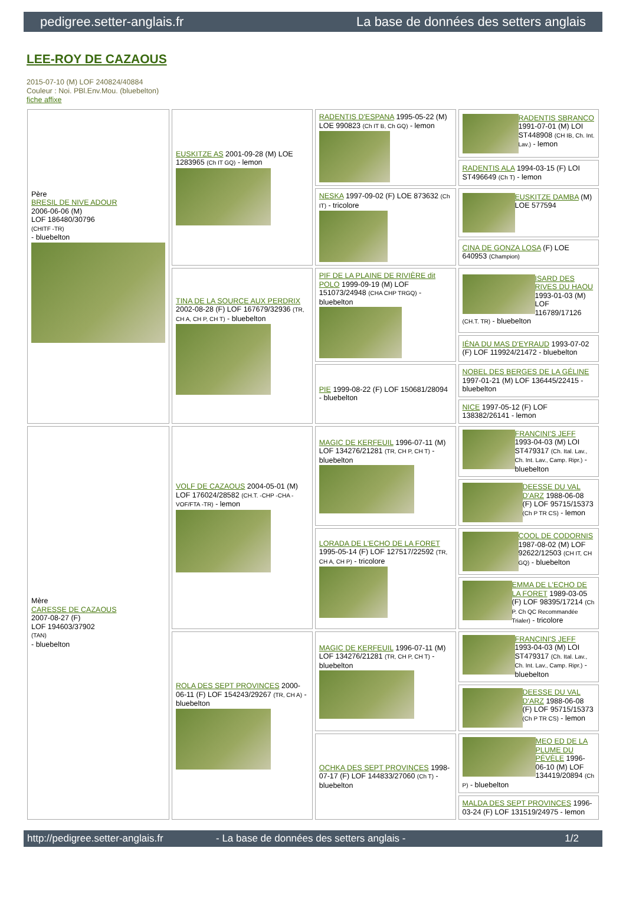pedigree.setter-anglais.fr La base de données des setters anglais
LEE-ROY DE CAZAOUS
2015-07-10 (M) LOF 240824/40884
Couleur : Noi. PBl.Env.Mou. (bluebelton)
fiche affixe
| Père BRESIL DE NIVE ADOUR 2006-06-06 (M) LOF 186480/30796 (CHITF -TR) - bluebelton | EUSKITZE AS 2001-09-28 (M) LOE 1283965 (Ch IT GQ) - lemon | RADENTIS D'ESPANA 1995-05-22 (M) LOE 990823 (Ch IT B, Ch GQ) - lemon | RADENTIS SBRANCO 1991-07-01 (M) LOI ST448908 (CH IB, Ch. Int. Lav.) - lemon |
| | | | RADENTIS ALA 1994-03-15 (F) LOI ST496649 (Ch T) - lemon |
| | | NESKA 1997-09-02 (F) LOE 873632 (Ch IT) - tricolore | EUSKITZE DAMBA (M) LOE 577594 |
| | | | CINA DE GONZA LOSA (F) LOE 640953 (Champion) |
| | TINA DE LA SOURCE AUX PERDRIX 2002-08-28 (F) LOF 167679/32936 (TR, CH A, CH P, CH T) - bluebelton | PIF DE LA PLAINE DE RIVIÈRE dit POLO 1999-09-19 (M) LOF 151073/24948 (CHA CHP TRGQ) - bluebelton | ISARD DES RIVES DU HAOU 1993-01-03 (M) LOF 116789/17126 (CH.T. TR) - bluebelton |
| | | | IÉNA DU MAS D'EYRAUD 1993-07-02 (F) LOF 119924/21472 - bluebelton |
| | | PIE 1999-08-22 (F) LOF 150681/28094 - bluebelton | NOBEL DES BERGES DE LA GÉLINE 1997-01-21 (M) LOF 136445/22415 - bluebelton |
| | | | NICE 1997-05-12 (F) LOF 138382/26141 - lemon |
| Mère CARESSE DE CAZAOUS 2007-08-27 (F) LOF 194603/37902 (TAN) - bluebelton | VOLF DE CAZAOUS 2004-05-01 (M) LOF 176024/28582 (CH.T. -CHP -CHA -VOF/FTA -TR) - lemon | MAGIC DE KERFEUIL 1996-07-11 (M) LOF 134276/21281 (TR, CH P, CH T) - bluebelton | FRANCINI'S JEFF 1993-04-03 (M) LOI ST479317 (Ch. Ital. Lav., Ch. Int. Lav., Camp. Ripr.) - bluebelton |
| | | | DEESSE DU VAL D'ARZ 1988-06-08 (F) LOF 95715/15373 (Ch P TR CS) - lemon |
| | | LORADA DE L'ECHO DE LA FORET 1995-05-14 (F) LOF 127517/22592 (TR, CH A, CH P) - tricolore | COOL DE CODORNIS 1987-08-02 (M) LOF 92622/12503 (CH IT, CH GQ) - bluebelton |
| | | | EMMA DE L'ECHO DE LA FORET 1989-03-05 (F) LOF 98395/17214 (Ch P. Ch QC Recommandée Trialer) - tricolore |
| | ROLA DES SEPT PROVINCES 2000-06-11 (F) LOF 154243/29267 (TR, CH A) - bluebelton | MAGIC DE KERFEUIL 1996-07-11 (M) LOF 134276/21281 (TR, CH P, CH T) - bluebelton | FRANCINI'S JEFF 1993-04-03 (M) LOI ST479317 (Ch. Ital. Lav., Ch. Int. Lav., Camp. Ripr.) - bluebelton |
| | | | DEESSE DU VAL D'ARZ 1988-06-08 (F) LOF 95715/15373 (Ch P TR CS) - lemon |
| | | OCHKA DES SEPT PROVINCES 1998-07-17 (F) LOF 144833/27060 (Ch T) - bluebelton | MEO ED DE LA PLUME DU PÉVÈLE 1996-06-10 (M) LOF 134419/20894 (Ch P) - bluebelton |
| | | | MALDA DES SEPT PROVINCES 1996-03-24 (F) LOF 131519/24975 - lemon |
http://pedigree.setter-anglais.fr - La base de données des setters anglais - 1/2